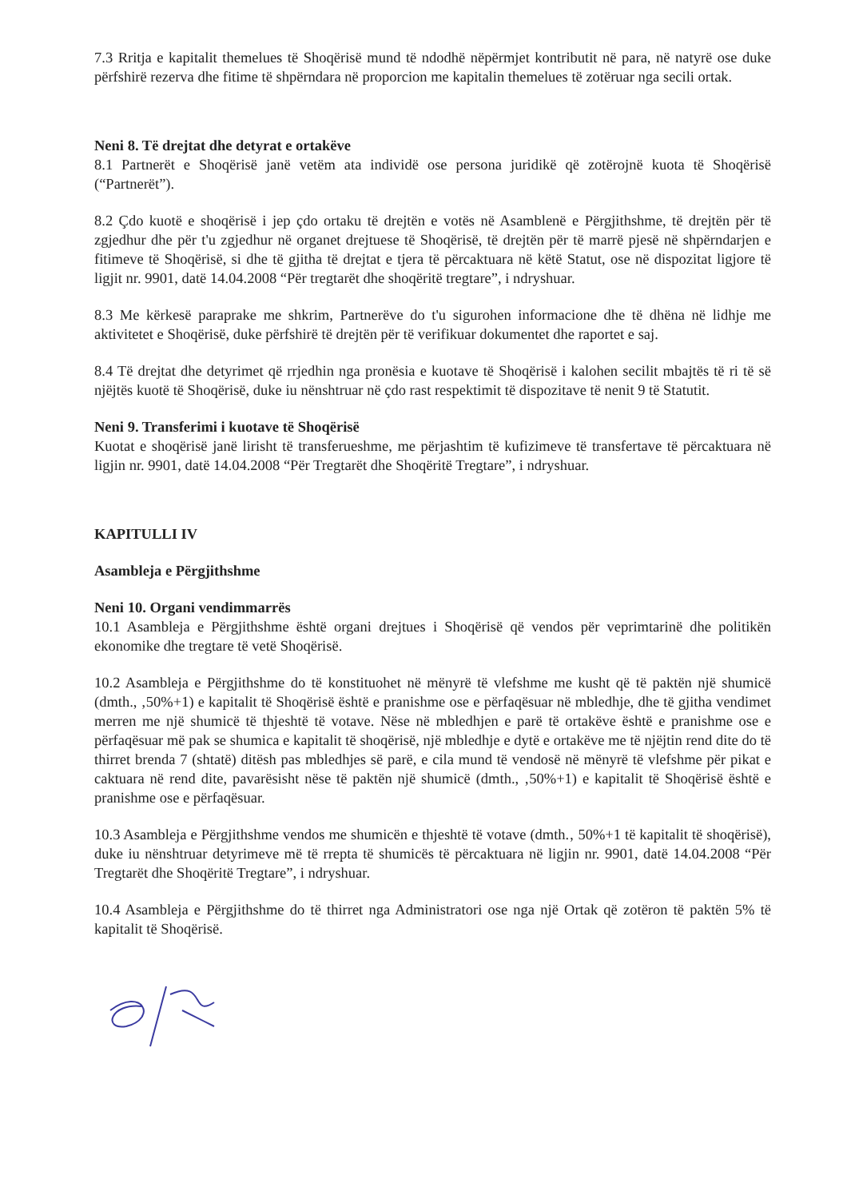7.3 Rritja e kapitalit themelues të Shoqërisë mund të ndodhë nëpërmjet kontributit në para, në natyrë ose duke përfshirë rezerva dhe fitime të shpërndara në proporcion me kapitalin themelues të zotëruar nga secili ortak.
Neni 8. Të drejtat dhe detyrat e ortakëve
8.1 Partnerët e Shoqërisë janë vetëm ata individë ose persona juridikë që zotërojnë kuota të Shoqërisë (“Partnerët”).
8.2 Çdo kuotë e shoqërisë i jep çdo ortaku të drejtën e votës në Asamblenë e Përgjithshme, të drejtën për të zgjedhur dhe për t'u zgjedhur në organet drejtuese të Shoqërisë, të drejtën për të marrë pjesë në shpërndarjen e fitimeve të Shoqërisë, si dhe të gjitha të drejtat e tjera të përcaktuara në këtë Statut, ose në dispozitat ligjore të ligjit nr. 9901, datë 14.04.2008 “Për tregtarët dhe shoqëritë tregtare”, i ndryshuar.
8.3 Me kërkesë paraprake me shkrim, Partnerëve do t'u sigurohen informacione dhe të dhëna në lidhje me aktivitetet e Shoqërisë, duke përfshirë të drejtën për të verifikuar dokumentet dhe raportet e saj.
8.4 Të drejtat dhe detyrimet që rrjedhin nga pronësia e kuotave të Shoqërisë i kalohen secilit mbajtës të ri të së njëjtës kuotë të Shoqërisë, duke iu nënshtruar në çdo rast respektimit të dispozitave të nenit 9 të Statutit.
Neni 9. Transferimi i kuotave të Shoqërisë
Kuotat e shoqërisë janë lirisht të transferueshme, me përjashtim të kufizimeve të transfertave të përcaktuara në ligjin nr. 9901, datë 14.04.2008 “Për Tregtarët dhe Shoqëritë Tregtare”, i ndryshuar.
KAPITULLI IV
Asambleja e Përgjithshme
Neni 10. Organi vendimmarrës
10.1 Asambleja e Përgjithshme është organi drejtues i Shoqërisë që vendos për veprimtarinë dhe politikën ekonomike dhe tregtare të vetë Shoqërisë.
10.2 Asambleja e Përgjithshme do të konstituohet në mënyrë të vlefshme me kusht që të paktën një shumicë (dmth., ‚50%+1) e kapitalit të Shoqërisë është e pranishme ose e përfaqësuar në mbledhje, dhe të gjitha vendimet merren me një shumicë të thjeshtë të votave. Nëse në mbledhjen e parë të ortakëve është e pranishme ose e përfaqësuar më pak se shumica e kapitalit të shoqërisë, një mbledhje e dytë e ortakëve me të njëjtin rend dite do të thirret brenda 7 (shtatë) ditësh pas mbledhjes së parë, e cila mund të vendosë në mënyrë të vlefshme për pikat e caktuara në rend dite, pavarësisht nëse të paktën një shumicë (dmth., ‚50%+1) e kapitalit të Shoqërisë është e pranishme ose e përfaqësuar.
10.3 Asambleja e Përgjithshme vendos me shumicën e thjeshtë të votave (dmth.‚ 50%+1 të kapitalit të shoqërisë), duke iu nënshtruar detyrimeve më të rrepta të shumicës të përcaktuara në ligjin nr. 9901, datë 14.04.2008 “Për Tregtarët dhe Shoqëritë Tregtare”, i ndryshuar.
10.4 Asambleja e Përgjithshme do të thirret nga Administratori ose nga një Ortak që zotëron të paktën 5% të kapitalit të Shoqërisë.